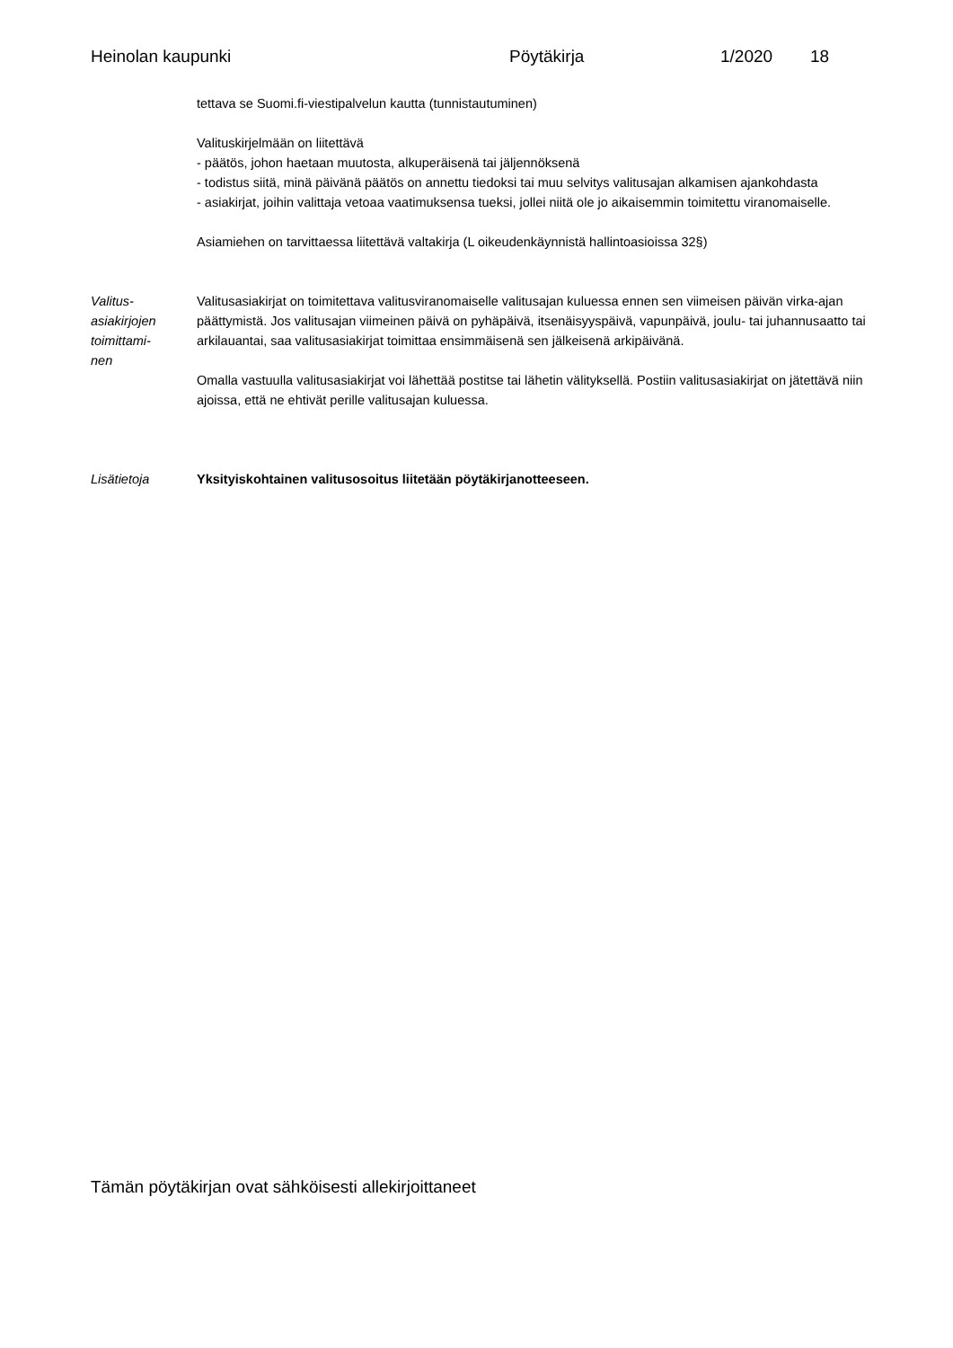Heinolan kaupunki Pöytäkirja 1/2020 18
tettava se Suomi.fi-viestipalvelun kautta (tunnistautuminen)
Valituskirjelmään on liitettävä
- päätös, johon haetaan muutosta, alkuperäisenä tai jäljennöksenä
- todistus siitä, minä päivänä päätös on annettu tiedoksi tai muu selvitys valitusajan alkamisen ajankohdasta
- asiakirjat, joihin valittaja vetoaa vaatimuksensa tueksi, jollei niitä ole jo aikaisemmin toimitettu viranomaiselle.
Asiamiehen on tarvittaessa liitettävä valtakirja (L oikeudenkäynnistä hallintoasioissa 32§)
Valitus-
asiakirjojen
toimittami-
nen
Valitusasiakirjat on toimitettava valitusviranomaiselle valitusajan kuluessa ennen sen viimeisen päivän virka-ajan päättymistä. Jos valitusajan viimeinen päivä on pyhäpäivä, itsenäisyyspäivä, vapunpäivä, joulu- tai juhannusaatto tai arkilauantai, saa valitusasiakirjat toimittaa ensimmäisenä sen jälkeisenä arkipäivänä.
Omalla vastuulla valitusasiakirjat voi lähettää postitse tai lähetin välityksellä. Postiin valitusasiakirjat on jätettävä niin ajoissa, että ne ehtivät perille valitusajan kuluessa.
Lisätietoja Yksityiskohtainen valitusosoitus liitetään pöytäkirjanotteeseen.
Tämän pöytäkirjan ovat sähköisesti allekirjoittaneet